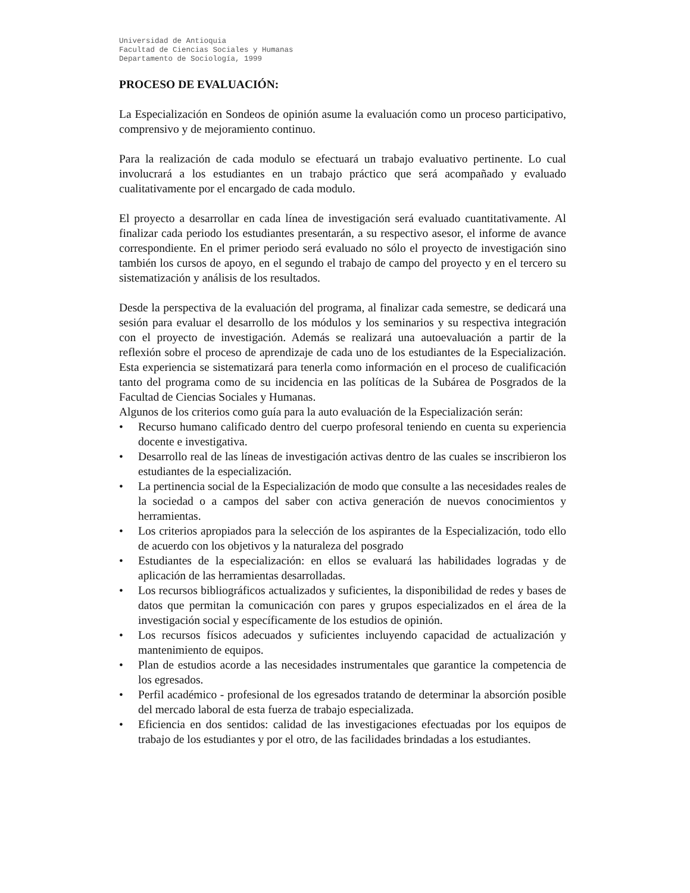Universidad de Antioquia
Facultad de Ciencias Sociales y Humanas
Departamento de Sociología, 1999
PROCESO DE EVALUACIÓN:
La Especialización en Sondeos de opinión asume la evaluación como un proceso participativo, comprensivo y de mejoramiento continuo.
Para la realización de cada modulo se efectuará un trabajo evaluativo pertinente. Lo cual involucrará a los estudiantes en un trabajo práctico que será acompañado y evaluado cualitativamente por el encargado de cada modulo.
El proyecto a desarrollar en cada línea de investigación será evaluado cuantitativamente. Al finalizar cada periodo los estudiantes presentarán, a su respectivo asesor, el informe de avance correspondiente. En el primer periodo será evaluado no sólo el proyecto de investigación sino también los cursos de apoyo, en el segundo el trabajo de campo del proyecto y en el tercero su sistematización y análisis de los resultados.
Desde la perspectiva de la evaluación del programa, al finalizar cada semestre, se dedicará una sesión para evaluar el desarrollo de los módulos y los seminarios y su respectiva integración con el proyecto de investigación. Además se realizará una autoevaluación a partir de la reflexión sobre el proceso de aprendizaje de cada uno de los estudiantes de la Especialización. Esta experiencia se sistematizará para tenerla como información en el proceso de cualificación tanto del programa como de su incidencia en las políticas de la Subárea de Posgrados de la Facultad de Ciencias Sociales y Humanas.
Algunos de los criterios como guía para la auto evaluación de la Especialización serán:
• Recurso humano calificado dentro del cuerpo profesoral teniendo en cuenta su experiencia docente e investigativa.
• Desarrollo real de las líneas de investigación activas dentro de las cuales se inscribieron los estudiantes de la especialización.
• La pertinencia social de la Especialización de modo que consulte a las necesidades reales de la sociedad o a campos del saber con activa generación de nuevos conocimientos y herramientas.
• Los criterios apropiados para la selección de los aspirantes de la Especialización, todo ello de acuerdo con los objetivos y la naturaleza del posgrado
• Estudiantes de la especialización: en ellos se evaluará las habilidades logradas y de aplicación de las herramientas desarrolladas.
• Los recursos bibliográficos actualizados y suficientes, la disponibilidad de redes y bases de datos que permitan la comunicación con pares y grupos especializados en el área de la investigación social y específicamente de los estudios de opinión.
• Los recursos físicos adecuados y suficientes incluyendo capacidad de actualización y mantenimiento de equipos.
• Plan de estudios acorde a las necesidades instrumentales que garantice la competencia de los egresados.
• Perfil académico - profesional de los egresados tratando de determinar la absorción posible del mercado laboral de esta fuerza de trabajo especializada.
• Eficiencia en dos sentidos: calidad de las investigaciones efectuadas por los equipos de trabajo de los estudiantes y por el otro, de las facilidades brindadas a los estudiantes.